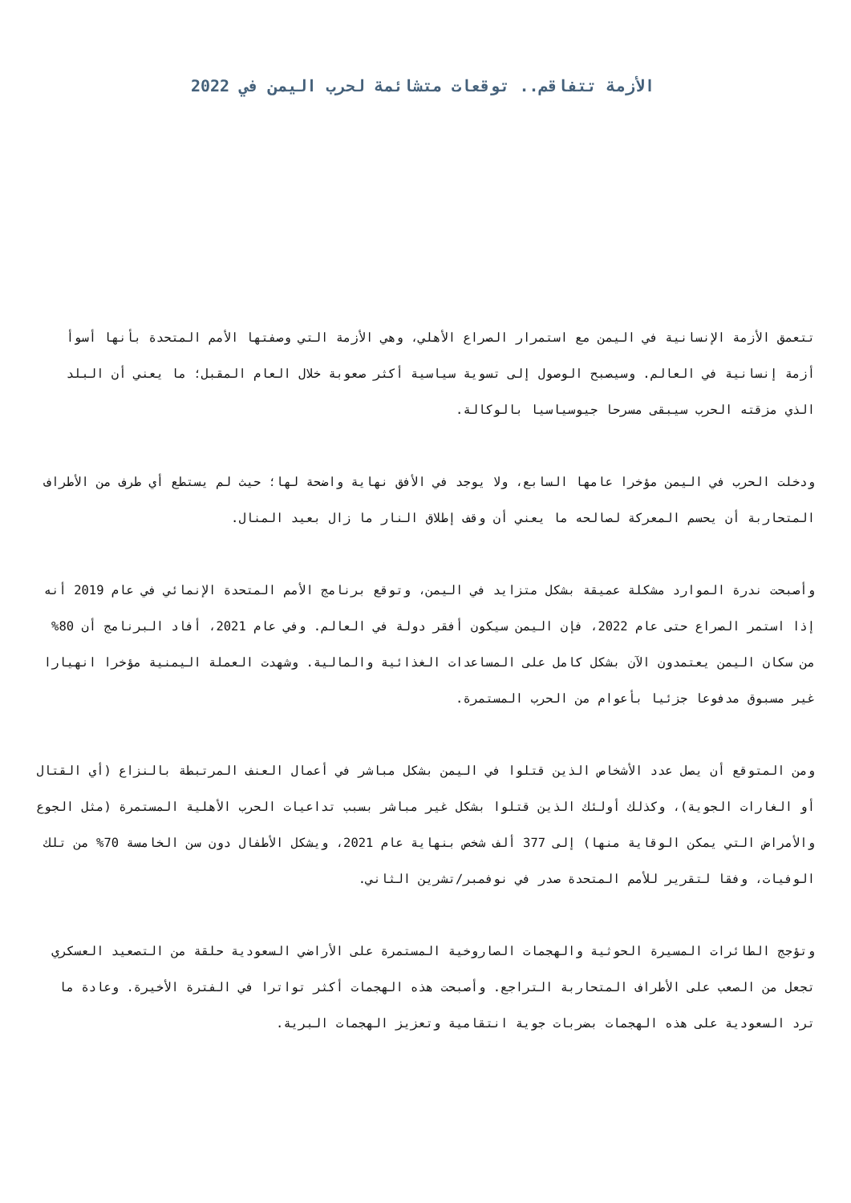الأزمة تتفاقم.. توقعات متشائمة لحرب اليمن في 2022
تتعمق الأزمة الإنسانية في اليمن مع استمرار الصراع الأهلي، وهي الأزمة التي وصفتها الأمم المتحدة بأنها أسوأ أزمة إنسانية في العالم. وسيصبح الوصول إلى تسوية سياسية أكثر صعوبة خلال العام المقبل؛ ما يعني أن البلد الذي مزقته الحرب سيبقى مسرحا جيوسياسيا بالوكالة.
ودخلت الحرب في اليمن مؤخرا عامها السابع، ولا يوجد في الأفق نهاية واضحة لها؛ حيث لم يستطع أي طرف من الأطراف المتحاربة أن يحسم المعركة لصالحه ما يعني أن وقف إطلاق النار ما زال بعيد المنال.
وأصبحت ندرة الموارد مشكلة عميقة بشكل متزايد في اليمن، وتوقع برنامج الأمم المتحدة الإنمائي في عام 2019 أنه إذا استمر الصراع حتى عام 2022، فإن اليمن سيكون أفقر دولة في العالم. وفي عام 2021، أفاد البرنامج أن 80% من سكان اليمن يعتمدون الآن بشكل كامل على المساعدات الغذائية والمالية. وشهدت العملة اليمنية مؤخرا انهيارا غير مسبوق مدفوعا جزئيا بأعوام من الحرب المستمرة.
ومن المتوقع أن يصل عدد الأشخاص الذين قتلوا في اليمن بشكل مباشر في أعمال العنف المرتبطة بالنزاع (أي القتال أو الغارات الجوية)، وكذلك أولئك الذين قتلوا بشكل غير مباشر بسبب تداعيات الحرب الأهلية المستمرة (مثل الجوع والأمراض التي يمكن الوقاية منها) إلى 377 ألف شخص بنهاية عام 2021، ويشكل الأطفال دون سن الخامسة 70% من تلك الوفيات، وفقا لتقرير للأمم المتحدة صدر في نوفمبر/تشرين الثاني.
وتؤجج الطائرات المسيرة الحوثية والهجمات الصاروخية المستمرة على الأراضي السعودية حلقة من التصعيد العسكري تجعل من الصعب على الأطراف المتحاربة التراجع. وأصبحت هذه الهجمات أكثر تواترا في الفترة الأخيرة. وعادة ما ترد السعودية على هذه الهجمات بضربات جوية انتقامية وتعزيز الهجمات البرية.